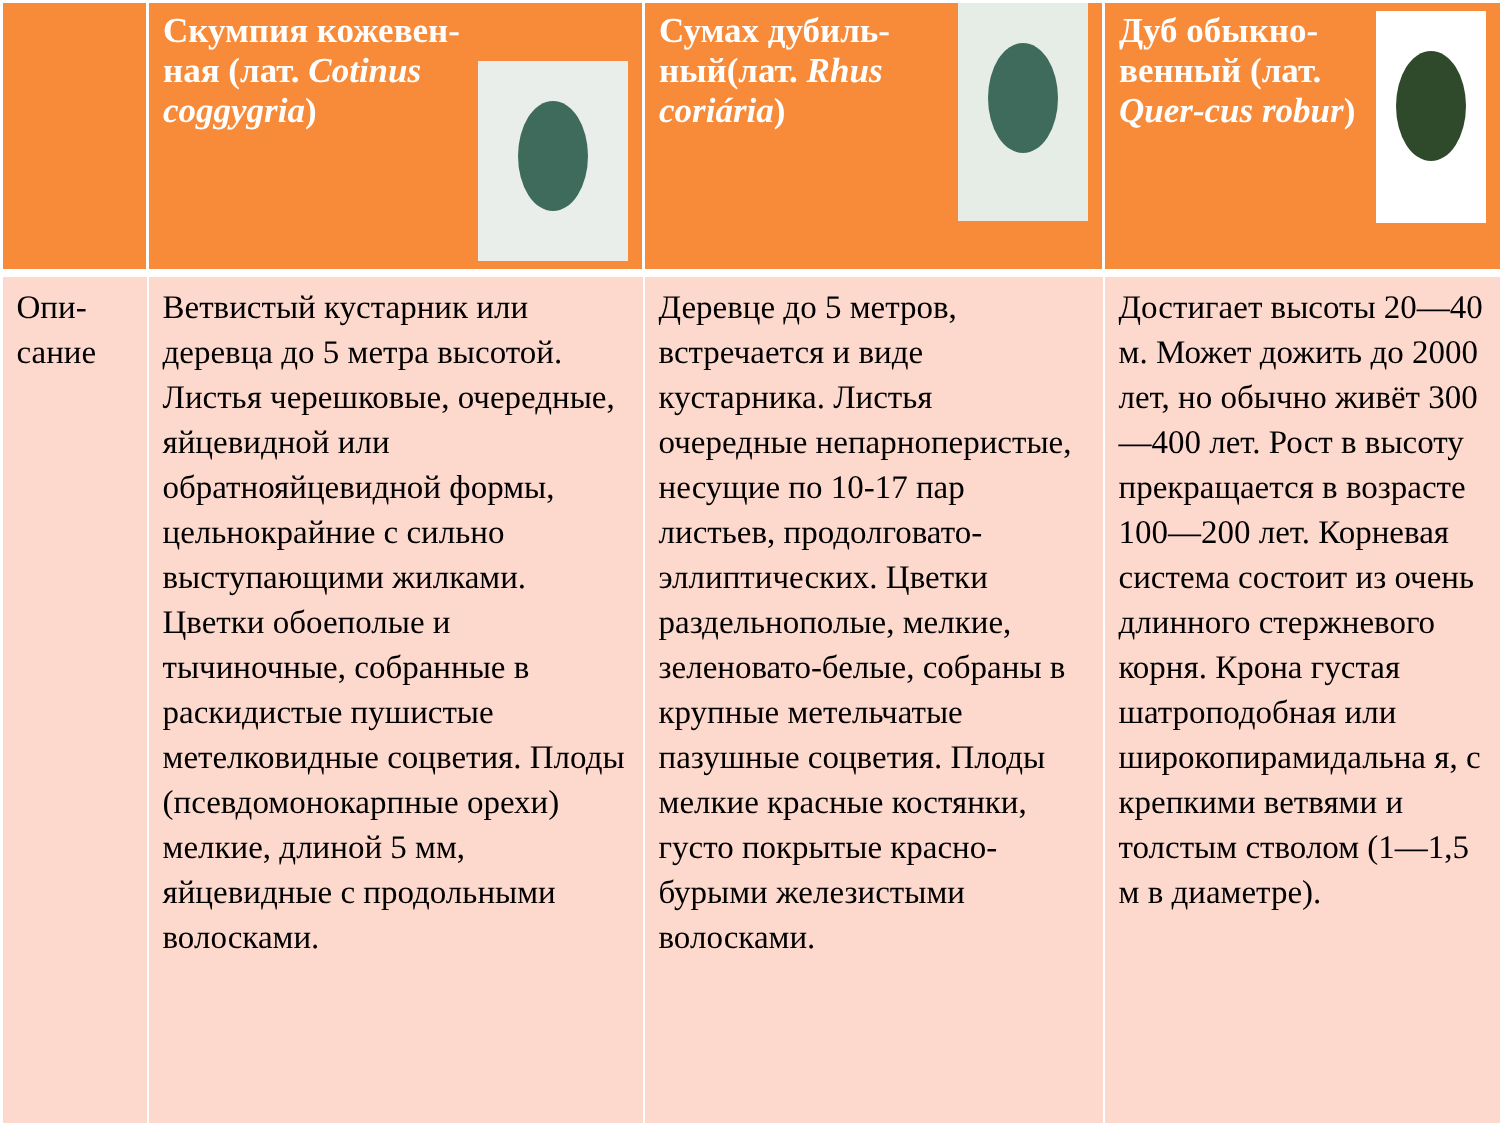| | Скумпия кожевен-ная (лат. Cotinus coggygria ) | Сумах дубиль-ный(лат. Rhus coriária ) | Дуб обыкно-венный (лат. Quer-cus robur ) |
| --- | --- | --- | --- |
| Опи-сание | Ветвистый кустарник или деревца до 5 метра высотой. Листья черешковые, очередные, яйцевидной или обратнояйцевидной формы, цельнокрайние с сильно выступающими жилками. Цветки обоеполые и тычиночные, собранные в раскидистые пушистые метелковидные соцветия. Плоды (псевдомонокарпные орехи) мелкие, длиной 5 мм, яйцевидные с продольными волосками. | Деревце до 5 метров, встречается и виде кустарника. Листья очередные непарноперистые, несущие по 10-17 пар листьев, продолговато-эллиптических. Цветки раздельнополые, мелкие, зеленовато-белые, собраны в крупные метельчатые пазушные соцветия. Плоды мелкие красные костянки, густо покрытые красно-бурыми железистыми волосками. | Достигает высоты 20—40 м. Может дожить до 2000 лет, но обычно живёт 300—400 лет. Рост в высоту прекращается в возрасте 100—200 лет. Корневая система состоит из очень длинного стержневого корня. Крона густая шатроподобная или широкопирамидальна я, с крепкими ветвями и толстым стволом (1—1,5 м в диаметре). |